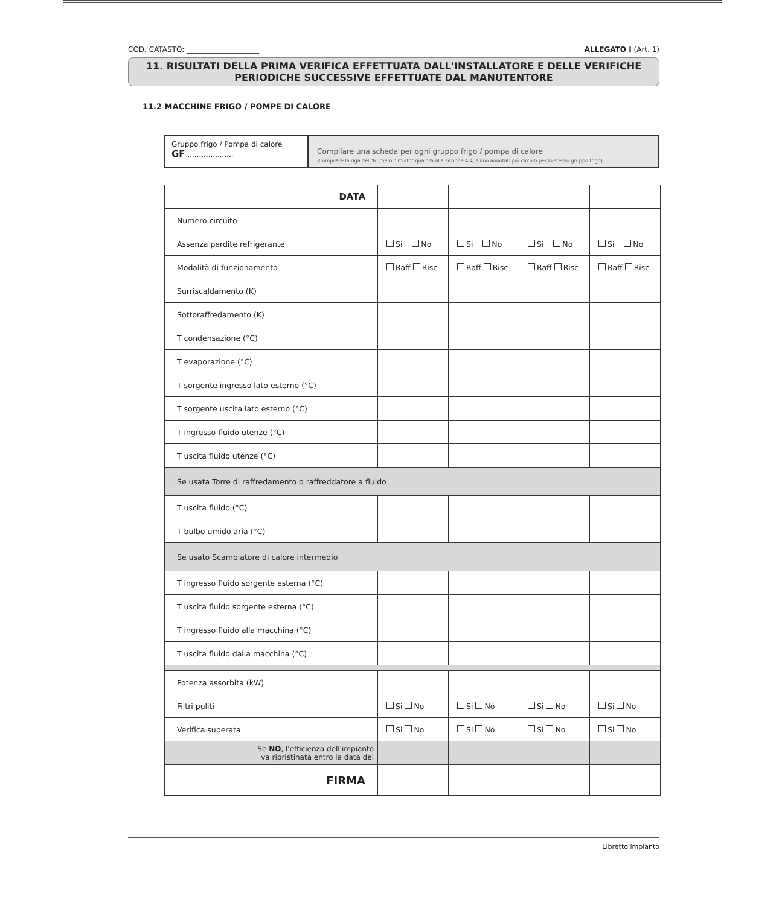COD. CATASTO: ____________________ ALLEGATO I (Art. 1)
11. RISULTATI DELLA PRIMA VERIFICA EFFETTUATA DALL'INSTALLATORE E DELLE VERIFICHE
PERIODICHE SUCCESSIVE EFFETTUATE DAL MANUTENTORE
11.2 MACCHINE FRIGO / POMPE DI CALORE
Gruppo frigo / Pompa di calore
GF ....................
Compilare una scheda per ogni gruppo frigo / pompa di calore
(Compilare la riga del "Numero circuito" qualora alla sezione 4.4, siano annotati più circuiti per lo stesso gruppo frigo)
| DATA | | | | |
| Numero circuito | | | | |
| Assenza perdite refrigerante | Si No | Si No | Si No | Si No |
| Modalità di funzionamento | Raff Risc | Raff Risc | Raff Risc | Raff Risc |
| Surriscaldamento (K) | | | | |
| Sottoraffredamento (K) | | | | |
| T condensazione (°C) | | | | |
| T evaporazione (°C) | | | | |
| T sorgente ingresso lato esterno (°C) | | | | |
| T sorgente uscita lato esterno (°C) | | | | |
| T ingresso fluido utenze (°C) | | | | |
| T uscita fluido utenze (°C) | | | | |
| Se usata Torre di raffredamento o raffreddatore a fluido | | | | |
| T uscita fluido (°C) | | | | |
| T bulbo umido aria (°C) | | | | |
| Se usato Scambiatore di calore intermedio | | | | |
| T ingresso fluido sorgente esterna (°C) | | | | |
| T uscita fluido sorgente esterna (°C) | | | | |
| T ingresso fluido alla macchina (°C) | | | | |
| T uscita fluido dalla macchina (°C) | | | | |
| Potenza assorbita (kW) | | | | |
| Filtri puliti | Si No | Si No | Si No | Si No |
| Verifica superata | Si No | Si No | Si No | Si No |
| Se NO , l'efficienza dell'impianto va ripristinata entro la data del | | | | |
| FIRMA | | | | |
Libretto impianto